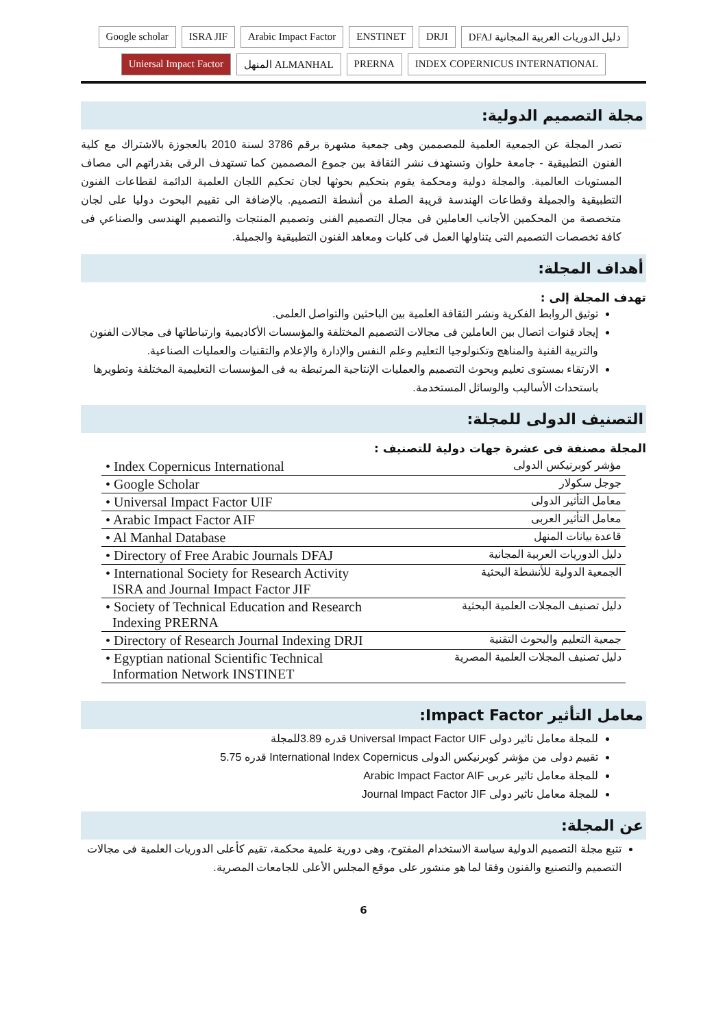Google scholar ISRA JIF Arabic Impact Factor ENSTINET DRJI DFAJ دليل الدوريات العربية المجانية Uniersal Impact Factor المنهل ALMANHAL PRERNA INDEX COPERNICUS INTERNATIONAL
مجلة التصميم الدولية:
تصدر المجلة عن الجمعية العلمية للمصممين وهى جمعية مشهرة برقم 3786 لسنة 2010 بالعجوزة بالاشتراك مع كلية الفنون التطبيقية - جامعة حلوان وتستهدف نشر الثقافة بين جموع المصممين كما تستهدف الرقى بقدراتهم الى مصاف المستويات العالمية. والمجلة دولية ومحكمة يقوم بتحكيم بحوثها لجان تحكيم اللجان العلمية الدائمة لقطاعات الفنون التطبيقية والجميلة وقطاعات الهندسة قريبة الصلة من أنشطة التصميم. بالإضافة الى تقييم البحوث دوليا على لجان متخصصة من المحكمين الأجانب العاملين فى مجال التصميم الفنى وتصميم المنتجات والتصميم الهندسى والصناعي فى كافة تخصصات التصميم التى يتناولها العمل فى كليات ومعاهد الفنون التطبيقية والجميلة.
أهداف المجلة:
تهدف المجلة إلى :
توثيق الروابط الفكرية ونشر الثقافة العلمية بين الباحثين والتواصل العلمى.
إيجاد قنوات اتصال بين العاملين فى مجالات التصميم المختلفة والمؤسسات الأكاديمية وارتباطاتها فى مجالات الفنون والتربية الفنية والمناهج وتكنولوجيا التعليم وعلم النفس والإدارة والإعلام والتقنيات والعمليات الصناعية.
الارتقاء بمستوى تعليم وبحوث التصميم والعمليات الإنتاجية المرتبطة به فى المؤسسات التعليمية المختلفة وتطويرها باستحداث الأساليب والوسائل المستخدمة.
التصنيف الدولى للمجلة:
المجلة مصنفة فى عشرة جهات دولية للتصنيف :
| • Index Copernicus International | مؤشر كوبرنيكس الدولى |
| • Google Scholar | جوجل سكولار |
| • Universal Impact Factor UIF | معامل التأثير الدولى |
| • Arabic Impact Factor AIF | معامل التأثير العربى |
| • Al Manhal Database | قاعدة بيانات المنهل |
| • Directory of Free Arabic Journals DFAJ | دليل الدوريات العربية المجانية |
| • International Society for Research Activity ISRA and Journal Impact Factor JIF | الجمعية الدولية للأنشطة البحثية |
| • Society of Technical Education and Research Indexing PRERNA | دليل تصنيف المجلات العلمية البحثية |
| • Directory of Research Journal Indexing DRJI | جمعية التعليم والبحوث التقنية |
| • Egyptian national Scientific Technical Information Network INSTINET | دليل تصنيف المجلات العلمية المصرية |
معامل التأثير Impact Factor:
للمجلة معامل تاثير دولى Universal Impact Factor UIF قدره 3.89للمجلة
تقييم دولى من مؤشر كوبرنيكس الدولى International Index Copernicus قدره 5.75
للمجلة معامل تاثير عربى Arabic Impact Factor AIF
للمجلة معامل تاثير دولى Journal Impact Factor JIF
عن المجلة:
تتبع مجلة التصميم الدولية سياسة الاستخدام المفتوح، وهى دورية علمية محكمة، تقيم كأعلى الدوريات العلمية فى مجالات التصميم والتصنيع والفنون وفقا لما هو منشور على موقع المجلس الأعلى للجامعات المصرية.
6